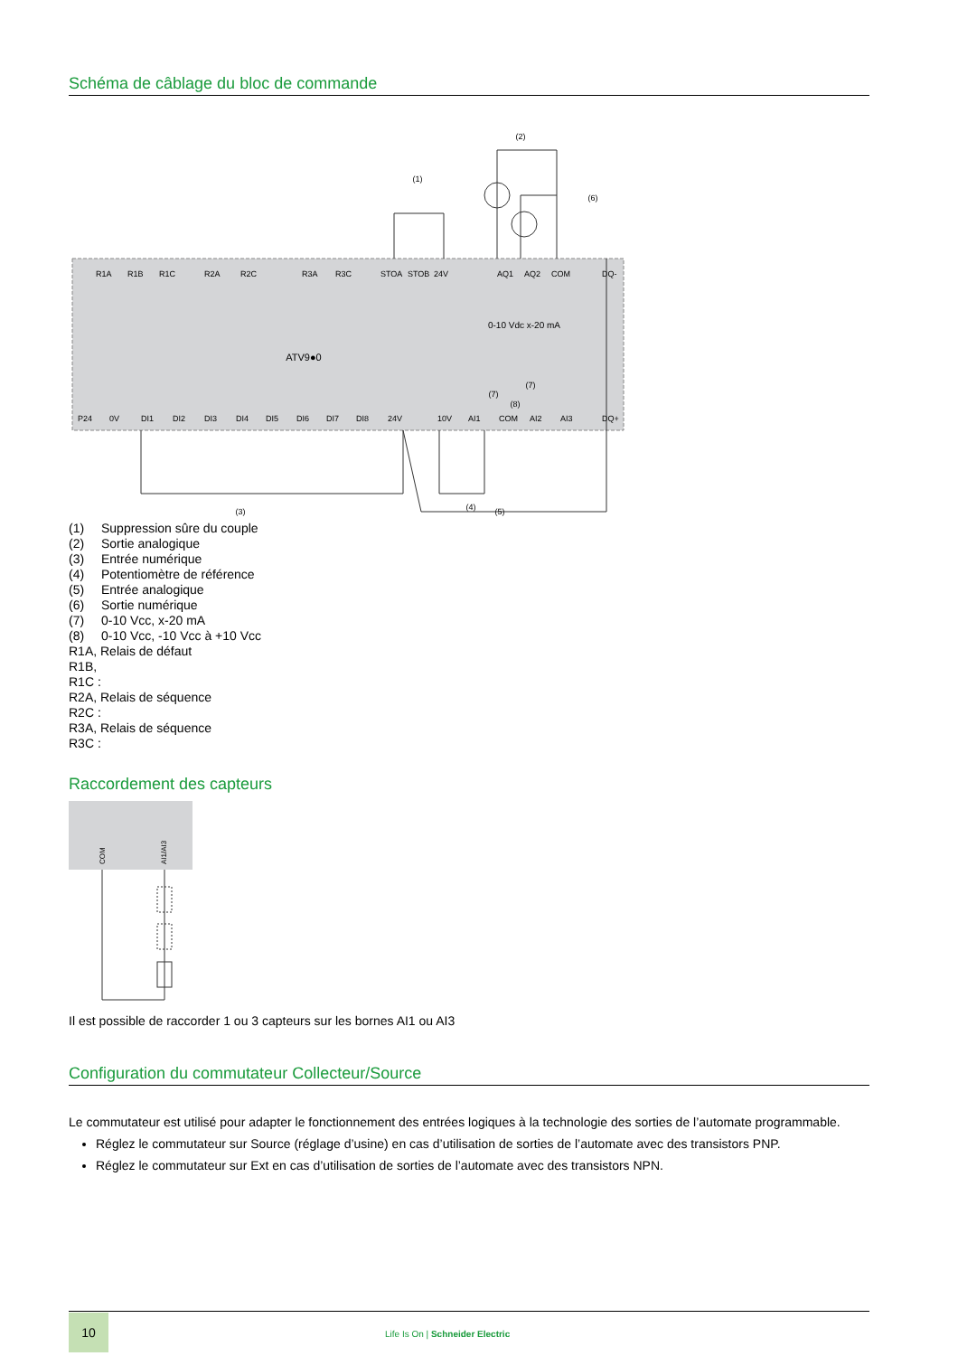Schéma de câblage du bloc de commande
(2)
(1)
(6)
0-10 Vdc x-20 mA
ATV9●0
(7)
(7)
(8)
(3)
(4)
(5)
R1A
R1B
R1C
R2A
R2C
R3A
R3C
STOA
STOB
24V
AQ1
AQ2
COM
DQ-
P24
0V
DI1
DI2
DI3
DI4
DI5
DI6
DI7
DI8
24V
10V
AI1
COM
AI2
AI3
DQ+
(1) Suppression sûre du couple
(2) Sortie analogique
(3) Entrée numérique
(4) Potentiomètre de référence
(5) Entrée analogique
(6) Sortie numérique
(7) 0-10 Vcc, x-20 mA
(8) 0-10 Vcc, -10 Vcc à +10 Vcc
R1A, Relais de défaut
R1B,
R1C :
R2A, Relais de séquence
R2C :
R3A, Relais de séquence
R3C :
Raccordement des capteurs
COM
AI1/AI3
Il est possible de raccorder 1 ou 3 capteurs sur les bornes AI1 ou AI3
Configuration du commutateur Collecteur/Source
Le commutateur est utilisé pour adapter le fonctionnement des entrées logiques à la technologie des sorties de l’automate programmable.
Réglez le commutateur sur Source (réglage d’usine) en cas d’utilisation de sorties de l’automate avec des transistors PNP.
Réglez le commutateur sur Ext en cas d’utilisation de sorties de l’automate avec des transistors NPN.
10
Life Is On | Schneider Electric